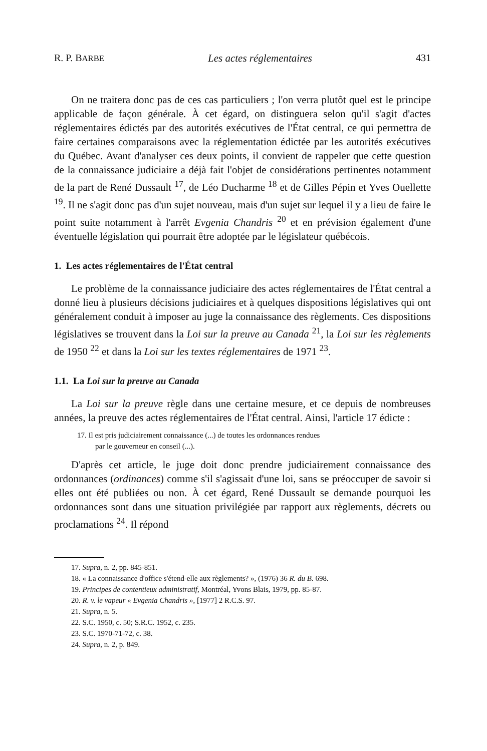R. P. BARBE Les actes réglementaires 431
On ne traitera donc pas de ces cas particuliers ; l'on verra plutôt quel est le principe applicable de façon générale. À cet égard, on distinguera selon qu'il s'agit d'actes réglementaires édictés par des autorités exécutives de l'État central, ce qui permettra de faire certaines comparaisons avec la réglementation édictée par les autorités exécutives du Québec. Avant d'analyser ces deux points, il convient de rappeler que cette question de la connaissance judiciaire a déjà fait l'objet de considérations pertinentes notamment de la part de René Dussault <sup>17</sup>, de Léo Ducharme <sup>18</sup> et de Gilles Pépin et Yves Ouellette <sup>19</sup>. Il ne s'agit donc pas d'un sujet nouveau, mais d'un sujet sur lequel il y a lieu de faire le point suite notamment à l'arrêt Evgenia Chandris <sup>20</sup> et en prévision également d'une éventuelle législation qui pourrait être adoptée par le législateur québécois.
1. Les actes réglementaires de l'État central
Le problème de la connaissance judiciaire des actes réglementaires de l'État central a donné lieu à plusieurs décisions judiciaires et à quelques dispositions législatives qui ont généralement conduit à imposer au juge la connaissance des règlements. Ces dispositions législatives se trouvent dans la Loi sur la preuve au Canada <sup>21</sup>, la Loi sur les règlements de 1950 <sup>22</sup> et dans la Loi sur les textes réglementaires de 1971 <sup>23</sup>.
1.1. La Loi sur la preuve au Canada
La Loi sur la preuve règle dans une certaine mesure, et ce depuis de nombreuses années, la preuve des actes réglementaires de l'État central. Ainsi, l'article 17 édicte :
17. Il est pris judiciairement connaissance (...) de toutes les ordonnances rendues
par le gouverneur en conseil (...).
D'après cet article, le juge doit donc prendre judiciairement connaissance des ordonnances (ordinances) comme s'il s'agissait d'une loi, sans se préoccuper de savoir si elles ont été publiées ou non. À cet égard, René Dussault se demande pourquoi les ordonnances sont dans une situation privilégiée par rapport aux règlements, décrets ou proclamations <sup>24</sup>. Il répond
17. Supra, n. 2, pp. 845-851.
18. « La connaissance d'office s'étend-elle aux règlements? », (1976) 36 R. du B. 698.
19. Principes de contentieux administratif, Montréal, Yvons Blais, 1979, pp. 85-87.
20. R. v. le vapeur « Evgenia Chandris », [1977] 2 R.C.S. 97.
21. Supra, n. 5.
22. S.C. 1950, c. 50; S.R.C. 1952, c. 235.
23. S.C. 1970-71-72, c. 38.
24. Supra, n. 2, p. 849.